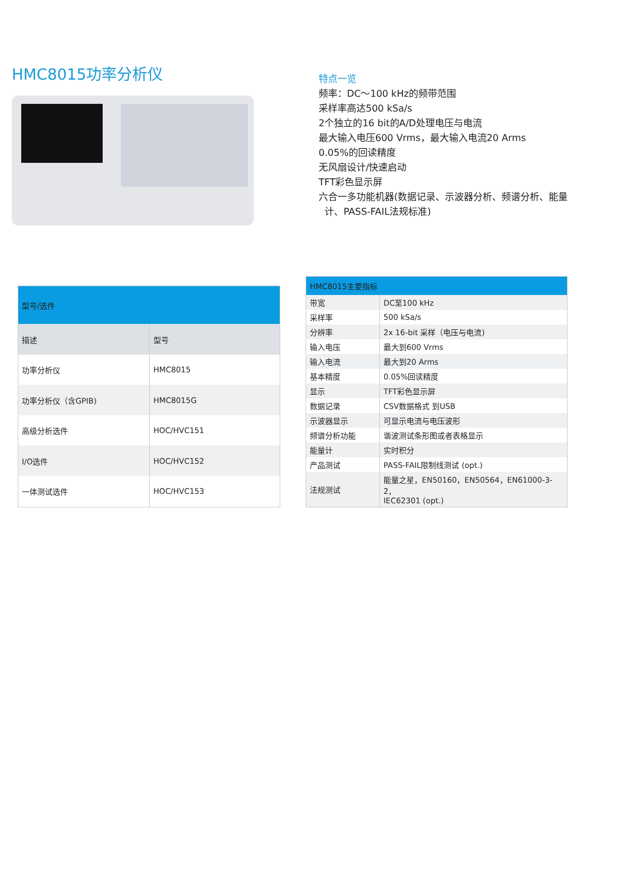HMC8015功率分析仪
特点一览
频率：DC～100 kHz的频带范围
采样率高达500 kSa/s
2个独立的16 bit的A/D处理电压与电流
最大输入电压600 Vrms，最大输入电流20 Arms
0.05%的回读精度
无风扇设计/快速启动
TFT彩色显示屏
六合一多功能机器(数据记录、示波器分析、频谱分析、能量
计、PASS-FAIL法规标准)
| 型号/选件 | |
| --- | --- |
| 描述 | 型号 |
| 功率分析仪 | HMC8015 |
| 功率分析仪（含GPIB) | HMC8015G |
| 高级分析选件 | HOC/HVC151 |
| I/O选件 | HOC/HVC152 |
| 一体测试选件 | HOC/HVC153 |
| HMC8015主要指标 | |
| --- | --- |
| 带宽 | DC至100 kHz |
| 采样率 | 500 kSa/s |
| 分辨率 | 2x 16-bit 采样（电压与电流) |
| 输入电压 | 最大到600 Vrms |
| 输入电流 | 最大到20 Arms |
| 基本精度 | 0.05%回读精度 |
| 显示 | TFT彩色显示屏 |
| 数据记录 | CSV数据格式 到USB |
| 示波器显示 | 可显示电流与电压波形 |
| 频谱分析功能 | 谐波测试条形图或者表格显示 |
| 能量计 | 实时积分 |
| 产品测试 | PASS-FAIL限制线测试 (opt.) |
| 法规测试 | 能量之星，EN50160，EN50564，EN61000-3-2， IEC62301 (opt.) |